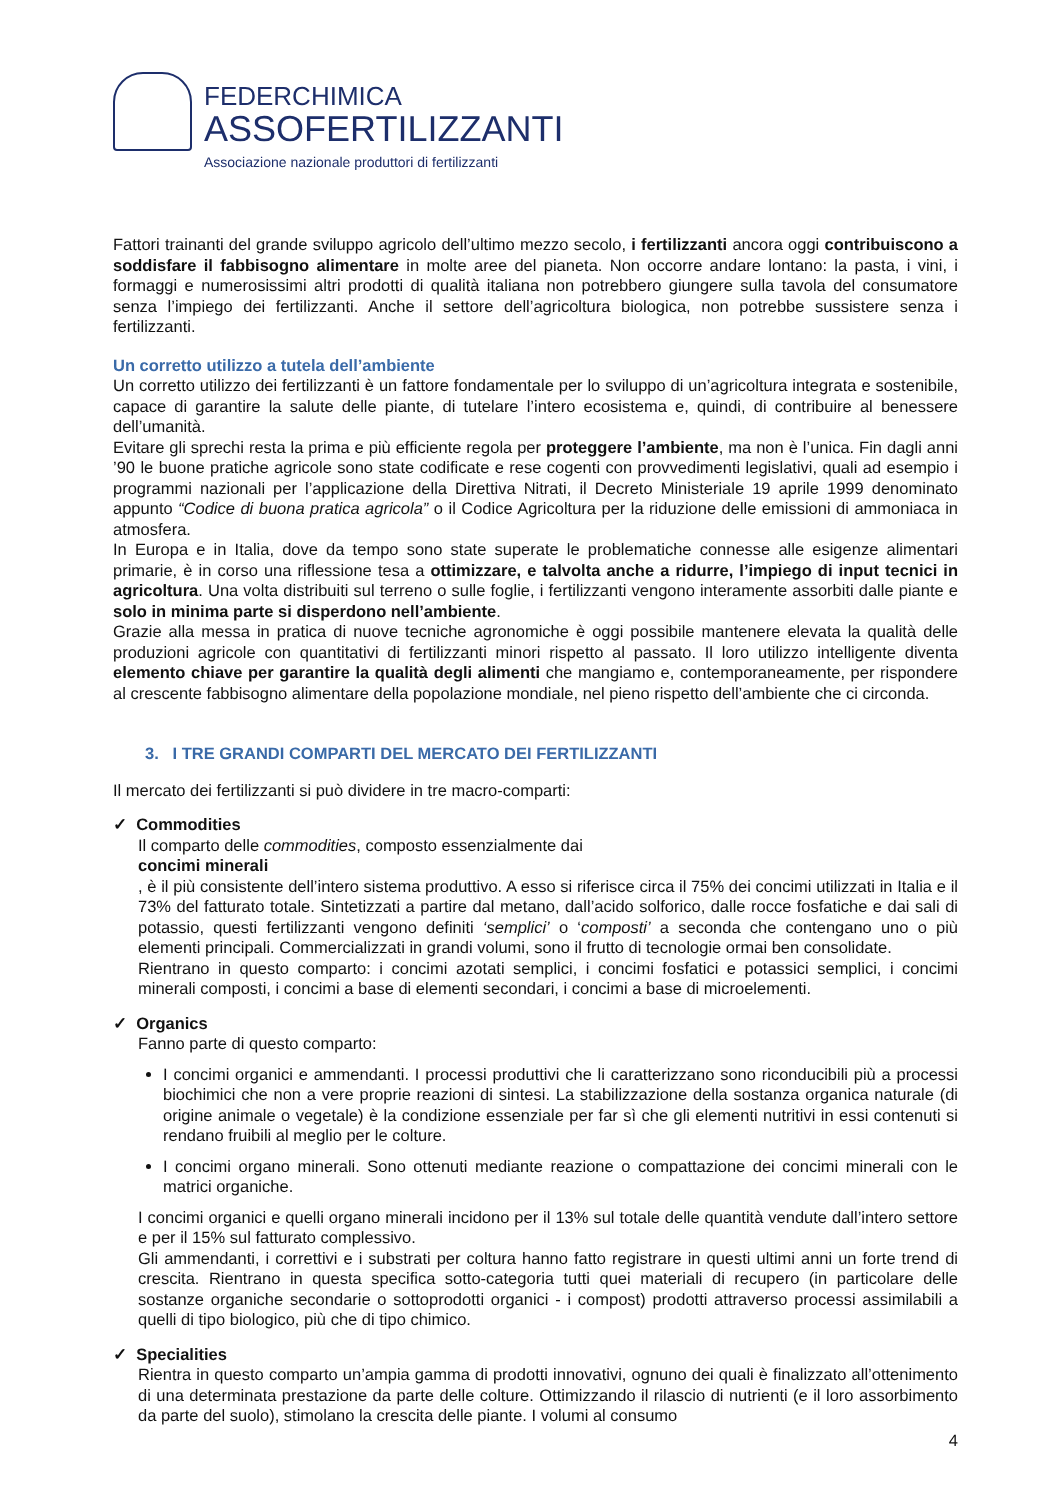FEDERCHIMICA
ASSOFERTILIZZANTI
Associazione nazionale produttori di fertilizzanti
Fattori trainanti del grande sviluppo agricolo dell’ultimo mezzo secolo, i fertilizzanti ancora oggi contribuiscono a soddisfare il fabbisogno alimentare in molte aree del pianeta. Non occorre andare lontano: la pasta, i vini, i formaggi e numerosissimi altri prodotti di qualità italiana non potrebbero giungere sulla tavola del consumatore senza l’impiego dei fertilizzanti. Anche il settore dell’agricoltura biologica, non potrebbe sussistere senza i fertilizzanti.
Un corretto utilizzo a tutela dell’ambiente
Un corretto utilizzo dei fertilizzanti è un fattore fondamentale per lo sviluppo di un’agricoltura integrata e sostenibile, capace di garantire la salute delle piante, di tutelare l’intero ecosistema e, quindi, di contribuire al benessere dell’umanità.
Evitare gli sprechi resta la prima e più efficiente regola per proteggere l’ambiente, ma non è l’unica. Fin dagli anni ’90 le buone pratiche agricole sono state codificate e rese cogenti con provvedimenti legislativi, quali ad esempio i programmi nazionali per l’applicazione della Direttiva Nitrati, il Decreto Ministeriale 19 aprile 1999 denominato appunto “Codice di buona pratica agricola” o il Codice Agricoltura per la riduzione delle emissioni di ammoniaca in atmosfera.
In Europa e in Italia, dove da tempo sono state superate le problematiche connesse alle esigenze alimentari primarie, è in corso una riflessione tesa a ottimizzare, e talvolta anche a ridurre, l’impiego di input tecnici in agricoltura. Una volta distribuiti sul terreno o sulle foglie, i fertilizzanti vengono interamente assorbiti dalle piante e solo in minima parte si disperdono nell’ambiente.
Grazie alla messa in pratica di nuove tecniche agronomiche è oggi possibile mantenere elevata la qualità delle produzioni agricole con quantitativi di fertilizzanti minori rispetto al passato. Il loro utilizzo intelligente diventa elemento chiave per garantire la qualità degli alimenti che mangiamo e, contemporaneamente, per rispondere al crescente fabbisogno alimentare della popolazione mondiale, nel pieno rispetto dell’ambiente che ci circonda.
3. I TRE GRANDI COMPARTI DEL MERCATO DEI FERTILIZZANTI
Il mercato dei fertilizzanti si può dividere in tre macro-comparti:
✓ Commodities
Il comparto delle commodities, composto essenzialmente dai
concimi minerali, è il più consistente dell’intero sistema produttivo. A esso si riferisce circa il 75% dei concimi utilizzati in Italia e il 73% del fatturato totale. Sintetizzati a partire dal metano, dall’acido solforico, dalle rocce fosfatiche e dai sali di potassio, questi fertilizzanti vengono definiti ‘semplici’ o ‘composti’ a seconda che contengano uno o più elementi principali. Commercializzati in grandi volumi, sono il frutto di tecnologie ormai ben consolidate.
Rientrano in questo comparto: i concimi azotati semplici, i concimi fosfatici e potassici semplici, i concimi minerali composti, i concimi a base di elementi secondari, i concimi a base di microelementi.
✓ Organics
Fanno parte di questo comparto:
I concimi organici e ammendanti. I processi produttivi che li caratterizzano sono riconducibili più a processi biochimici che non a vere proprie reazioni di sintesi. La stabilizzazione della sostanza organica naturale (di origine animale o vegetale) è la condizione essenziale per far sì che gli elementi nutritivi in essi contenuti si rendano fruibili al meglio per le colture.
I concimi organo minerali. Sono ottenuti mediante reazione o compattazione dei concimi minerali con le matrici organiche.
I concimi organici e quelli organo minerali incidono per il 13% sul totale delle quantità vendute dall’intero settore e per il 15% sul fatturato complessivo.
Gli ammendanti, i correttivi e i substrati per coltura hanno fatto registrare in questi ultimi anni un forte trend di crescita. Rientrano in questa specifica sotto-categoria tutti quei materiali di recupero (in particolare delle sostanze organiche secondarie o sottoprodotti organici - i compost) prodotti attraverso processi assimilabili a quelli di tipo biologico, più che di tipo chimico.
✓ Specialities
Rientra in questo comparto un’ampia gamma di prodotti innovativi, ognuno dei quali è finalizzato all’ottenimento di una determinata prestazione da parte delle colture. Ottimizzando il rilascio di nutrienti (e il loro assorbimento da parte del suolo), stimolano la crescita delle piante. I volumi al consumo
4